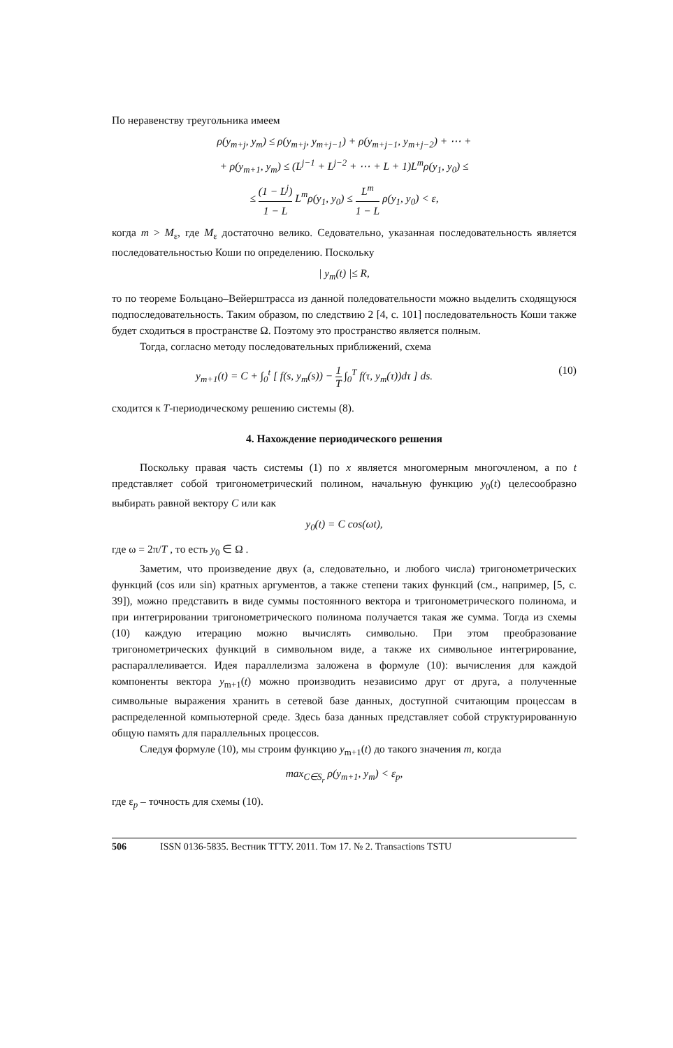По неравенству треугольника имеем
ρ(y<sub>m+j</sub>, y<sub>m</sub>) ≤ ρ(y<sub>m+j</sub>, y<sub>m+j−1</sub>) + ρ(y<sub>m+j−1</sub>, y<sub>m+j−2</sub>) + ⋯ +
+ ρ(y<sub>m+1</sub>, y<sub>m</sub>) ≤ (L<sup>j−1</sup> + L<sup>j−2</sup> + ⋯ + L + 1)L<sup>m</sup>ρ(y<sub>1</sub>, y<sub>0</sub>) ≤
≤ (1 − L<sup>j</sup>) 1 − L L<sup>m</sup>ρ(y<sub>1</sub>, y<sub>0</sub>) ≤ L<sup>m</sup> 1 − L ρ(y<sub>1</sub>, y<sub>0</sub>) < ε,
когда m > M<sub>ε</sub>, где M<sub>ε</sub> достаточно велико. Седовательно, указанная последовательность является последовательностью Коши по определению. Поскольку
| y<sub>m</sub>(t) |≤ R,
то по теореме Больцано–Вейерштрасса из данной поледовательности можно выделить сходящуюся подпоследовательность. Таким образом, по следствию 2 [4, с. 101] последовательность Коши также будет сходиться в пространстве Ω. Поэтому это пространство является полным.
Тогда, согласно методу последовательных приближений, схема
y<sub>m+1</sub>(t) = C + ∫<sub>0</sub><sup>t</sup> [ f(s, y<sub>m</sub>(s)) − 1 T ∫<sub>0</sub><sup>T</sup> f(τ, y<sub>m</sub>(τ))dτ ] ds. (10)
сходится к T-периодическому решению системы (8).
4. Нахождение периодического решения
Поскольку правая часть системы (1) по x является многомерным многочленом, а по t представляет собой тригонометрический полином, начальную функцию y<sub>0</sub>(t) целесообразно выбирать равной вектору C или как
y<sub>0</sub>(t) = C cos(ωt),
где ω = 2π/T , то есть y<sub>0</sub> ∈ Ω .
Заметим, что произведение двух (а, следовательно, и любого числа) тригонометрических функций (cos или sin) кратных аргументов, а также степени таких функций (см., например, [5, с. 39]), можно представить в виде суммы постоянного вектора и тригонометрического полинома, и при интегрировании тригонометрического полинома получается такая же сумма. Тогда из схемы (10) каждую итерацию можно вычислять символьно. При этом преобразование тригонометрических функций в символьном виде, а также их символьное интегрирование, распараллеливается. Идея параллелизма заложена в формуле (10): вычисления для каждой компоненты вектора y<sub>m+1</sub>(t) можно производить независимо друг от друга, а полученные символьные выражения хранить в сетевой базе данных, доступной считающим процессам в распределенной компьютерной среде. Здесь база данных представляет собой структурированную общую память для параллельных процессов.
Следуя формуле (10), мы строим функцию y<sub>m+1</sub>(t) до такого значения m, когда
max<sub>C∈S<sub>r</sub></sub> ρ(y<sub>m+1</sub>, y<sub>m</sub>) < ε<sub>p</sub>,
где ε<sub>p</sub> – точность для схемы (10).
506 ISSN 0136-5835. Вестник ТГТУ. 2011. Том 17. № 2. Transactions TSTU